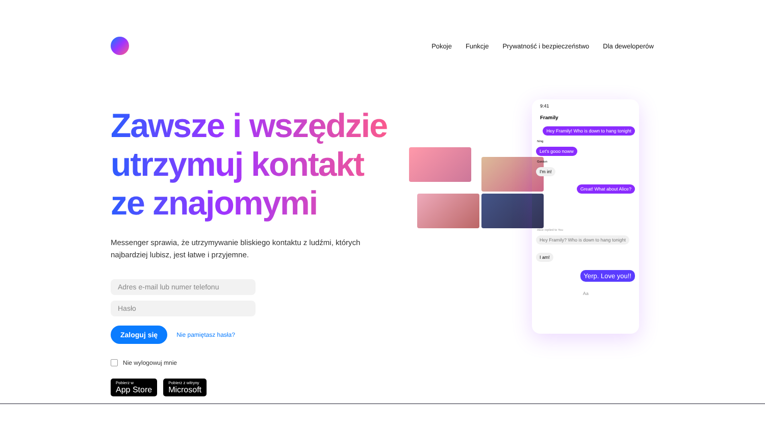Pokoje Funkcje Prywatność i bezpieczeństwo Dla deweloperów
Zawsze i wszędzie utrzymuj kontakt ze znajomymi
Messenger sprawia, że utrzymywanie bliskiego kontaktu z ludźmi, których najbardziej lubisz, jest łatwe i przyjemne.
Adres e-mail lub numer telefonu
Hasło
Zaloguj się Nie pamiętasz hasła?
Nie wylogowuj mnie
Pobierz w
App Store
Pobierz z witryny
Microsoft
9:41
Framily
Hey Framily! Who is down to hang tonight
Ning
Let's gooo noww
Gordon
I'm in!
Great! What about Alice?
Alice replied to You
Hey Framily? Who is down to hang tonight
I am!
Yerp. Love you!!
Aa